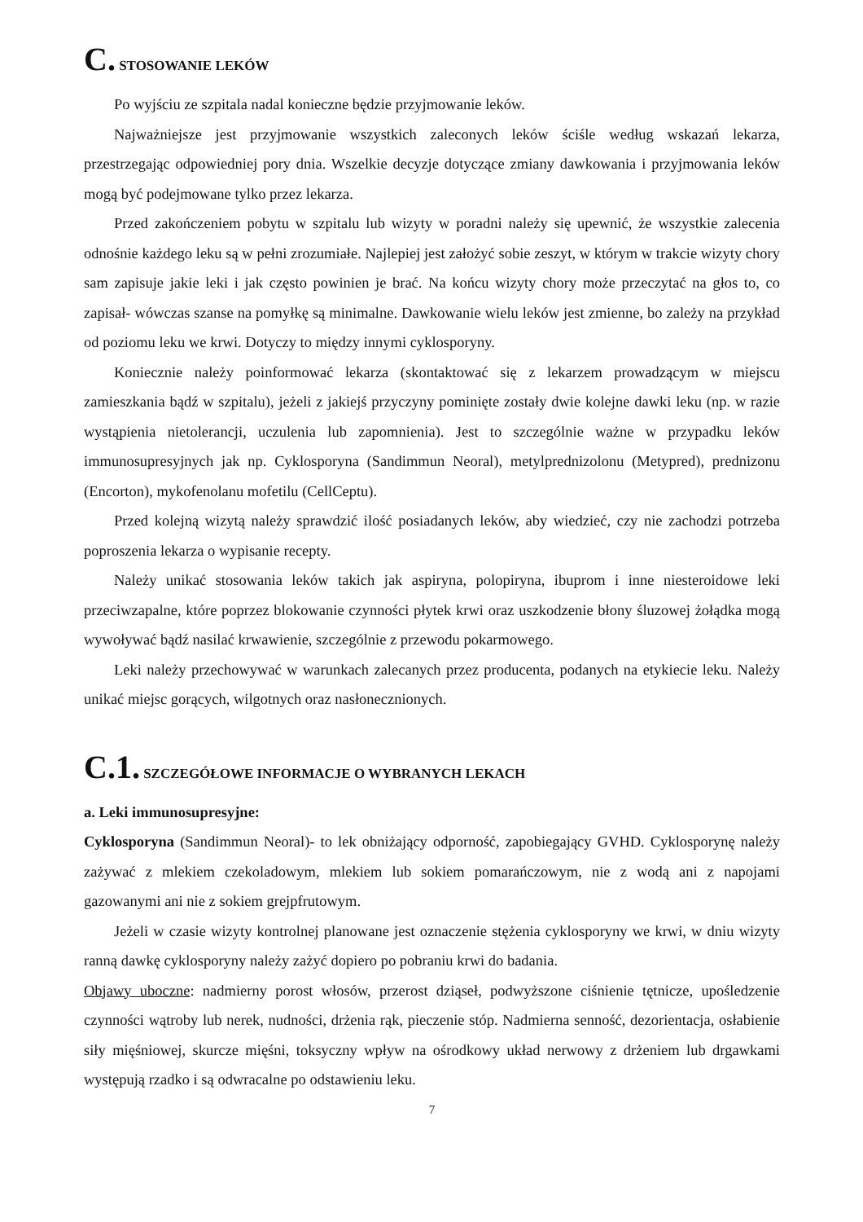C. STOSOWANIE LEKÓW
Po wyjściu ze szpitala nadal konieczne będzie przyjmowanie leków.
Najważniejsze jest przyjmowanie wszystkich zaleconych leków ściśle według wskazań lekarza, przestrzegając odpowiedniej pory dnia. Wszelkie decyzje dotyczące zmiany dawkowania i przyjmowania leków mogą być podejmowane tylko przez lekarza.
Przed zakończeniem pobytu w szpitalu lub wizyty w poradni należy się upewnić, że wszystkie zalecenia odnośnie każdego leku są w pełni zrozumiałe. Najlepiej jest założyć sobie zeszyt, w którym w trakcie wizyty chory sam zapisuje jakie leki i jak często powinien je brać. Na końcu wizyty chory może przeczytać na głos to, co zapisał- wówczas szanse na pomyłkę są minimalne. Dawkowanie wielu leków jest zmienne, bo zależy na przykład od poziomu leku we krwi. Dotyczy to między innymi cyklosporyny.
Koniecznie należy poinformować lekarza (skontaktować się z lekarzem prowadzącym w miejscu zamieszkania bądź w szpitalu), jeżeli z jakiejś przyczyny pominięte zostały dwie kolejne dawki leku (np. w razie wystąpienia nietolerancji, uczulenia lub zapomnienia). Jest to szczególnie ważne w przypadku leków immunosupresyjnych jak np. Cyklosporyna (Sandimmun Neoral), metylprednizolonu (Metypred), prednizonu (Encorton), mykofenolanu mofetilu (CellCeptu).
Przed kolejną wizytą należy sprawdzić ilość posiadanych leków, aby wiedzieć, czy nie zachodzi potrzeba poproszenia lekarza o wypisanie recepty.
Należy unikać stosowania leków takich jak aspiryna, polopiryna, ibuprom i inne niesteroidowe leki przeciwzapalne, które poprzez blokowanie czynności płytek krwi oraz uszkodzenie błony śluzowej żołądka mogą wywoływać bądź nasilać krwawienie, szczególnie z przewodu pokarmowego.
Leki należy przechowywać w warunkach zalecanych przez producenta, podanych na etykiecie leku. Należy unikać miejsc gorących, wilgotnych oraz nasłonecznionych.
C.1. SZCZEGÓŁOWE INFORMACJE O WYBRANYCH LEKACH
a. Leki immunosupresyjne:
Cyklosporyna (Sandimmun Neoral)- to lek obniżający odporność, zapobiegający GVHD. Cyklosporynę należy zażywać z mlekiem czekoladowym, mlekiem lub sokiem pomarańczowym, nie z wodą ani z napojami gazowanymi ani nie z sokiem grejpfrutowym.
Jeżeli w czasie wizyty kontrolnej planowane jest oznaczenie stężenia cyklosporyny we krwi, w dniu wizyty ranną dawkę cyklosporyny należy zażyć dopiero po pobraniu krwi do badania.
Objawy uboczne: nadmierny porost włosów, przerost dziąseł, podwyższone ciśnienie tętnicze, upośledzenie czynności wątroby lub nerek, nudności, drżenia rąk, pieczenie stóp. Nadmierna senność, dezorientacja, osłabienie siły mięśniowej, skurcze mięśni, toksyczny wpływ na ośrodkowy układ nerwowy z drżeniem lub drgawkami występują rzadko i są odwracalne po odstawieniu leku.
7